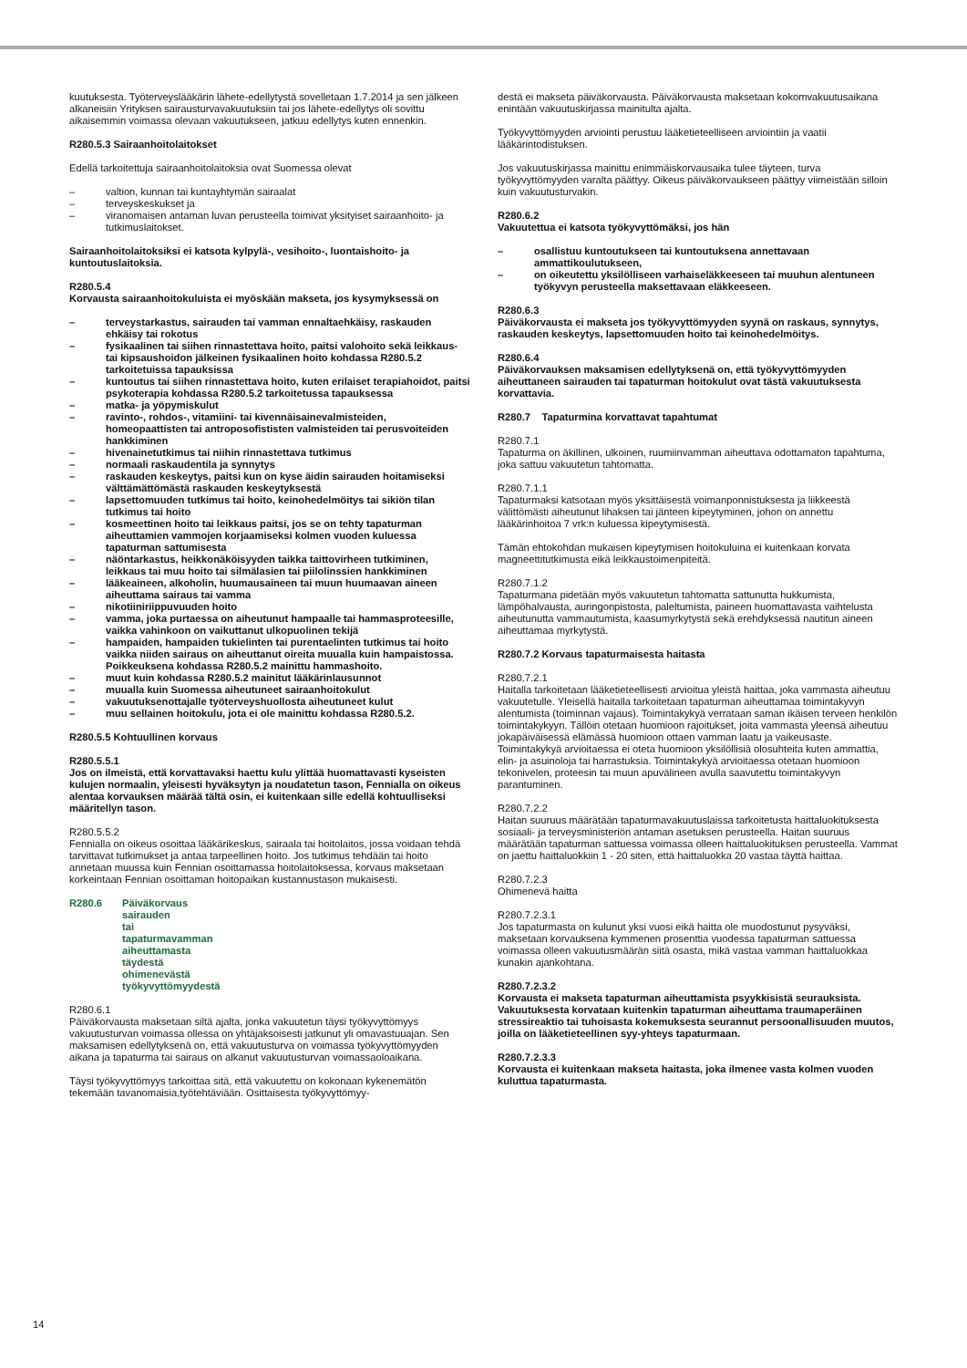kuutuksesta. Työterveyslääkärin lähete-edellytystä sovelletaan 1.7.2014 ja sen jälkeen alkaneisiin Yrityksen sairausturvavakuutuksiin tai jos lähete-edellytys oli sovittu aikaisemmin voimassa olevaan vakuutukseen, jatkuu edellytys kuten ennenkin.
R280.5.3 Sairaanhoitolaitokset
Edellä tarkoitettuja sairaanhoitolaitoksia ovat Suomessa olevat
– valtion, kunnan tai kuntayhtymän sairaalat
– terveyskeskukset ja
– viranomaisen antaman luvan perusteella toimivat yksityiset sairaanhoito- ja tutkimuslaitokset.
Sairaanhoitolaitoksiksi ei katsota kylpylä-, vesihoito-, luontaishoito- ja kuntoutuslaitoksia.
R280.5.4
Korvausta sairaanhoitokuluista ei myöskään makseta, jos kysymyksessä on
– terveystarkastus, sairauden tai vamman ennaltaehkäisy, raskauden ehkäisy tai rokotus
– fysikaalinen tai siihen rinnastettava hoito, paitsi valohoito sekä leikkaus- tai kipsaushoidon jälkeinen fysikaalinen hoito kohdassa R280.5.2 tarkoitetuissa tapauksissa
– kuntoutus tai siihen rinnastettava hoito, kuten erilaiset terapiahoidot, paitsi psykoterapia kohdassa R280.5.2 tarkoitetussa tapauksessa
– matka- ja yöpymiskulut
– ravinto-, rohdos-, vitamiini- tai kivennäisainevalmisteiden, homeopaattisten tai antroposofististen valmisteiden tai perusvoiteiden hankkiminen
– hivenainetutkimus tai niihin rinnastettava tutkimus
– normaali raskaudentila ja synnytys
– raskauden keskeytys, paitsi kun on kyse äidin sairauden hoitamiseksi välttämättömästä raskauden keskeytyksestä
– lapsettomuuden tutkimus tai hoito, keinohedelmöitys tai sikiön tilan tutkimus tai hoito
– kosmeettinen hoito tai leikkaus paitsi, jos se on tehty tapaturman aiheuttamien vammojen korjaamiseksi kolmen vuoden kuluessa tapaturman sattumisesta
– näöntarkastus, heikkonäköisyyden taikka taittovirheen tutkiminen, leikkaus tai muu hoito tai silmälasien tai piilolinssien hankkiminen
– lääkeaineen, alkoholin, huumausaineen tai muun huumaavan aineen aiheuttama sairaus tai vamma
– nikotiiniriippuvuuden hoito
– vamma, joka purtaessa on aiheutunut hampaalle tai hammasproteesille, vaikka vahinkoon on vaikuttanut ulkopuolinen tekijä
– hampaiden, hampaiden tukielinten tai purentaelinten tutkimus tai hoito vaikka niiden sairaus on aiheuttanut oireita muualla kuin hampaistossa. Poikkeuksena kohdassa R280.5.2 mainittu hammashoito.
– muut kuin kohdassa R280.5.2 mainitut lääkärinlausunnot
– muualla kuin Suomessa aiheutuneet sairaanhoitokulut
– vakuutuksenottajalle työterveyshuollosta aiheutuneet kulut
– muu sellainen hoitokulu, jota ei ole mainittu kohdassa R280.5.2.
R280.5.5 Kohtuullinen korvaus
R280.5.5.1
Jos on ilmeistä, että korvattavaksi haettu kulu ylittää huomattavasti kyseisten kulujen normaalin, yleisesti hyväksytyn ja noudatetun tason, Fennialla on oikeus alentaa korvauksen määrää tältä osin, ei kuitenkaan sille edellä kohtuulliseksi määritellyn tason.
R280.5.5.2
Fennialla on oikeus osoittaa lääkärikeskus, sairaala tai hoitolaitos, jossa voidaan tehdä tarvittavat tutkimukset ja antaa tarpeellinen hoito. Jos tutkimus tehdään tai hoito annetaan muussa kuin Fennian osoittamassa hoitolaitoksessa, korvaus maksetaan korkeintaan Fennian osoittaman hoitopaikan kustannustason mukaisesti.
R280.6 Päiväkorvaus sairauden tai tapaturmavamman aiheuttamasta täydestä ohimenevästä työkyvyttömyydestä
R280.6.1
Päiväkorvausta maksetaan siltä ajalta, jonka vakuutetun täysi työkyvyttömyys vakuutusturvan voimassa ollessa on yhtäjaksoisesti jatkunut yli omavastuuajan. Sen maksamisen edellytyksenä on, että vakuutusturva on voimassa työkyvyttömyyden aikana ja tapaturma tai sairaus on alkanut vakuutusturvan voimassaoloaikana.
Täysi työkyvyttömyys tarkoittaa sitä, että vakuutettu on kokonaan kykenemätön tekemään tavanomaisia,työtehtäviään. Osittaisesta työkyvyttömyy-
destä ei makseta päiväkorvausta. Päiväkorvausta maksetaan kokomvakuutusaikana enintään vakuutuskirjassa mainitulta ajalta.
Työkyvyttömyyden arviointi perustuu lääketieteelliseen arviointiin ja vaatii lääkärintodistuksen.
Jos vakuutuskirjassa mainittu enimmäiskorvausaika tulee täyteen, turva työkyvyttömyyden varalta päättyy. Oikeus päiväkorvaukseen päättyy viimeistään silloin kuin vakuutusturvakin.
R280.6.2
Vakuutettua ei katsota työkyvyttömäksi, jos hän
– osallistuu kuntoutukseen tai kuntoutuksena annettavaan ammattikoulutukseen,
– on oikeutettu yksilölliseen varhaiseläkkeeseen tai muuhun alentuneen työkyvyn perusteella maksettavaan eläkkeeseen.
R280.6.3
Päiväkorvausta ei makseta jos työkyvyttömyyden syynä on raskaus, synnytys, raskauden keskeytys, lapsettomuuden hoito tai keinohedelmöitys.
R280.6.4
Päiväkorvauksen maksamisen edellytyksenä on, että työkyvyttömyyden aiheuttaneen sairauden tai tapaturman hoitokulut ovat tästä vakuutuksesta korvattavia.
R280.7 Tapaturmina korvattavat tapahtumat
R280.7.1
Tapaturma on äkillinen, ulkoinen, ruumiinvamman aiheuttava odottamaton tapahtuma, joka sattuu vakuutetun tahtomatta.
R280.7.1.1
Tapaturmaksi katsotaan myös yksittäisestä voimanponnistuksesta ja liikkeestä välittömästi aiheutunut lihaksen tai jänteen kipeytyminen, johon on annettu lääkärinhoitoa 7 vrk:n kuluessa kipeytymisestä.
Tämän ehtokohdan mukaisen kipeytymisen hoitokuluina ei kuitenkaan korvata magneettitutkimusta eikä leikkaustoimenpiteitä.
R280.7.1.2
Tapaturmana pidetään myös vakuutetun tahtomatta sattunutta hukkumista, lämpöhalvausta, auringonpistosta, paleltumista, paineen huomattavasta vaihtelusta aiheutunutta vammautumista, kaasumyrkytystä sekä erehdyksessä nautitun aineen aiheuttamaa myrkytystä.
R280.7.2 Korvaus tapaturmaisesta haitasta
R280.7.2.1
Haitalla tarkoitetaan lääketieteellisesti arvioitua yleistä haittaa, joka vammasta aiheutuu vakuutetulle. Yleisellä haitalla tarkoitetaan tapaturman aiheuttamaa toimintakyvyn alentumista (toiminnan vajaus). Toimintakykyä verrataan saman ikäisen terveen henkilön toimintakykyyn. Tällöin otetaan huomioon rajoitukset, joita vammasta yleensä aiheutuu jokapäiväisessä elämässä huomioon ottaen vamman laatu ja vaikeusaste. Toimintakykyä arvioitaessa ei oteta huomioon yksilöllisiä olosuhteita kuten ammattia, elin- ja asuinoloja tai harrastuksia. Toimintakykyä arvioitaessa otetaan huomioon tekonivelen, proteesin tai muun apuvälineen avulla saavutettu toimintakyvyn parantuminen.
R280.7.2.2
Haitan suuruus määrätään tapaturmavakuutuslaissa tarkoitetusta haittaluokituksesta sosiaali- ja terveysministeriön antaman asetuksen perusteella. Haitan suuruus määrätään tapaturman sattuessa voimassa olleen haittaluokituksen perusteella. Vammat on jaettu haittaluokkiin 1 - 20 siten, että haittaluokka 20 vastaa täyttä haittaa.
R280.7.2.3
Ohimenevä haitta
R280.7.2.3.1
Jos tapaturmasta on kulunut yksi vuosi eikä haitta ole muodostunut pysyväksi, maksetaan korvauksena kymmenen prosenttia vuodessa tapaturman sattuessa voimassa olleen vakuutusmäärän siitä osasta, mikä vastaa vamman haittaluokkaa kunakin ajankohtana.
R280.7.2.3.2
Korvausta ei makseta tapaturman aiheuttamista psyykkisistä seurauksista. Vakuutuksesta korvataan kuitenkin tapaturman aiheuttama traumaperäinen stressireaktio tai tuhoisasta kokemuksesta seurannut persoonallisuuden muutos, joilla on lääketieteellinen syy-yhteys tapaturmaan.
R280.7.2.3.3
Korvausta ei kuitenkaan makseta haitasta, joka ilmenee vasta kolmen vuoden kuluttua tapaturmasta.
14